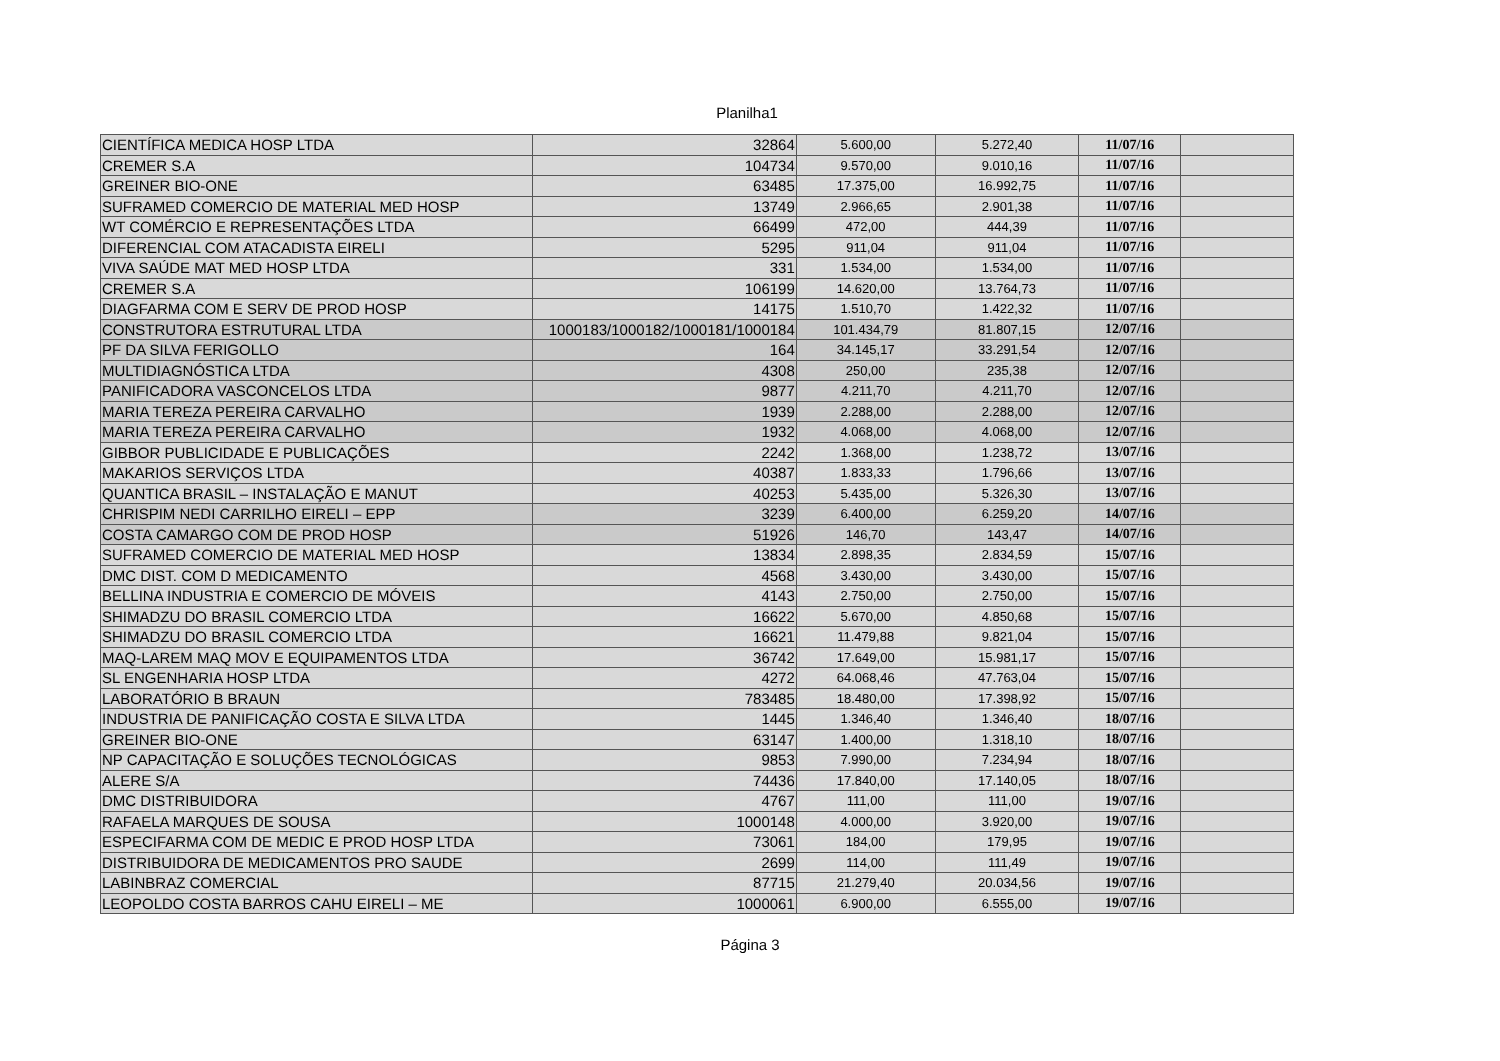Planilha1
| CIENTÍFICA MEDICA HOSP LTDA | 32864 | 5.600,00 | 5.272,40 | 11/07/16 | |
| CREMER S.A | 104734 | 9.570,00 | 9.010,16 | 11/07/16 | |
| GREINER BIO-ONE | 63485 | 17.375,00 | 16.992,75 | 11/07/16 | |
| SUFRAMED COMERCIO DE MATERIAL MED HOSP | 13749 | 2.966,65 | 2.901,38 | 11/07/16 | |
| WT COMÉRCIO E REPRESENTAÇÕES LTDA | 66499 | 472,00 | 444,39 | 11/07/16 | |
| DIFERENCIAL COM ATACADISTA EIRELI | 5295 | 911,04 | 911,04 | 11/07/16 | |
| VIVA SAÚDE MAT MED HOSP LTDA | 331 | 1.534,00 | 1.534,00 | 11/07/16 | |
| CREMER S.A | 106199 | 14.620,00 | 13.764,73 | 11/07/16 | |
| DIAGFARMA COM E SERV DE PROD HOSP | 14175 | 1.510,70 | 1.422,32 | 11/07/16 | |
| CONSTRUTORA ESTRUTURAL LTDA | 1000183/1000182/1000181/1000184 | 101.434,79 | 81.807,15 | 12/07/16 | |
| PF DA SILVA FERIGOLLO | 164 | 34.145,17 | 33.291,54 | 12/07/16 | |
| MULTIDIAGNÓSTICA LTDA | 4308 | 250,00 | 235,38 | 12/07/16 | |
| PANIFICADORA VASCONCELOS LTDA | 9877 | 4.211,70 | 4.211,70 | 12/07/16 | |
| MARIA TEREZA PEREIRA CARVALHO | 1939 | 2.288,00 | 2.288,00 | 12/07/16 | |
| MARIA TEREZA PEREIRA CARVALHO | 1932 | 4.068,00 | 4.068,00 | 12/07/16 | |
| GIBBOR PUBLICIDADE E PUBLICAÇÕES | 2242 | 1.368,00 | 1.238,72 | 13/07/16 | |
| MAKARIOS SERVIÇOS LTDA | 40387 | 1.833,33 | 1.796,66 | 13/07/16 | |
| QUANTICA BRASIL – INSTALAÇÃO E MANUT | 40253 | 5.435,00 | 5.326,30 | 13/07/16 | |
| CHRISPIM NEDI CARRILHO EIRELI – EPP | 3239 | 6.400,00 | 6.259,20 | 14/07/16 | |
| COSTA CAMARGO COM DE PROD HOSP | 51926 | 146,70 | 143,47 | 14/07/16 | |
| SUFRAMED COMERCIO DE MATERIAL MED HOSP | 13834 | 2.898,35 | 2.834,59 | 15/07/16 | |
| DMC DIST. COM D MEDICAMENTO | 4568 | 3.430,00 | 3.430,00 | 15/07/16 | |
| BELLINA INDUSTRIA E COMERCIO DE MÓVEIS | 4143 | 2.750,00 | 2.750,00 | 15/07/16 | |
| SHIMADZU DO BRASIL COMERCIO LTDA | 16622 | 5.670,00 | 4.850,68 | 15/07/16 | |
| SHIMADZU DO BRASIL COMERCIO LTDA | 16621 | 11.479,88 | 9.821,04 | 15/07/16 | |
| MAQ-LAREM MAQ MOV E EQUIPAMENTOS LTDA | 36742 | 17.649,00 | 15.981,17 | 15/07/16 | |
| SL ENGENHARIA HOSP LTDA | 4272 | 64.068,46 | 47.763,04 | 15/07/16 | |
| LABORATÓRIO B BRAUN | 783485 | 18.480,00 | 17.398,92 | 15/07/16 | |
| INDUSTRIA DE PANIFICAÇÃO COSTA E SILVA LTDA | 1445 | 1.346,40 | 1.346,40 | 18/07/16 | |
| GREINER BIO-ONE | 63147 | 1.400,00 | 1.318,10 | 18/07/16 | |
| NP CAPACITAÇÃO E SOLUÇÕES TECNOLÓGICAS | 9853 | 7.990,00 | 7.234,94 | 18/07/16 | |
| ALERE S/A | 74436 | 17.840,00 | 17.140,05 | 18/07/16 | |
| DMC DISTRIBUIDORA | 4767 | 111,00 | 111,00 | 19/07/16 | |
| RAFAELA MARQUES DE SOUSA | 1000148 | 4.000,00 | 3.920,00 | 19/07/16 | |
| ESPECIFARMA COM DE MEDIC E PROD HOSP LTDA | 73061 | 184,00 | 179,95 | 19/07/16 | |
| DISTRIBUIDORA DE MEDICAMENTOS PRO SAUDE | 2699 | 114,00 | 111,49 | 19/07/16 | |
| LABINBRAZ COMERCIAL | 87715 | 21.279,40 | 20.034,56 | 19/07/16 | |
| LEOPOLDO COSTA BARROS CAHU EIRELI – ME | 1000061 | 6.900,00 | 6.555,00 | 19/07/16 | |
Página 3